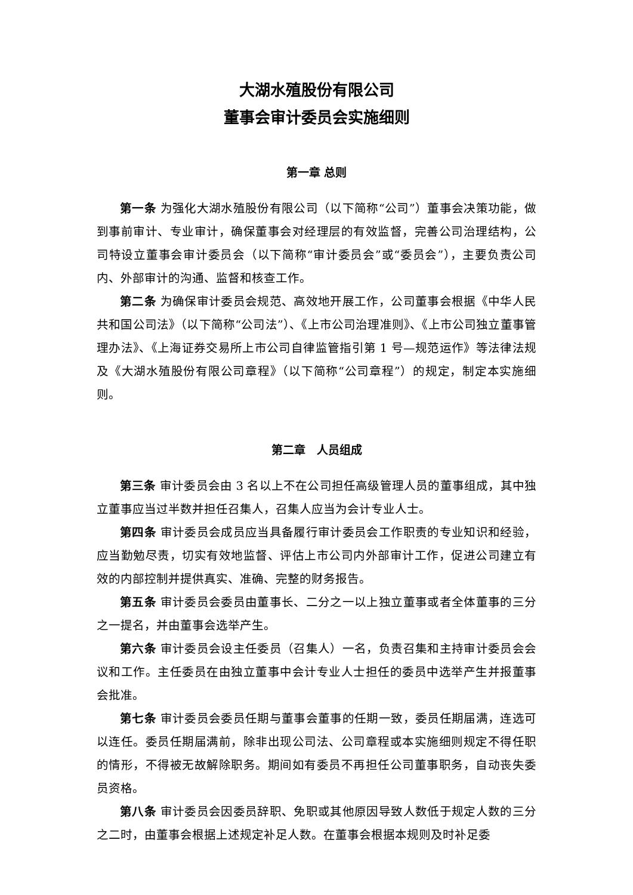大湖水殖股份有限公司
董事会审计委员会实施细则
第一章 总则
第一条 为强化大湖水殖股份有限公司（以下简称“公司”）董事会决策功能，做到事前审计、专业审计，确保董事会对经理层的有效监督，完善公司治理结构，公司特设立董事会审计委员会（以下简称“审计委员会”或“委员会”），主要负责公司内、外部审计的沟通、监督和核查工作。
第二条 为确保审计委员会规范、高效地开展工作，公司董事会根据《中华人民共和国公司法》（以下简称“公司法”）、《上市公司治理准则》、《上市公司独立董事管理办法》、《上海证券交易所上市公司自律监管指引第 1 号—规范运作》等法律法规及《大湖水殖股份有限公司章程》（以下简称“公司章程”）的规定，制定本实施细则。
第二章　人员组成
第三条 审计委员会由 3 名以上不在公司担任高级管理人员的董事组成，其中独立董事应当过半数并担任召集人，召集人应当为会计专业人士。
第四条 审计委员会成员应当具备履行审计委员会工作职责的专业知识和经验，应当勤勉尽责，切实有效地监督、评估上市公司内外部审计工作，促进公司建立有效的内部控制并提供真实、准确、完整的财务报告。
第五条 审计委员会委员由董事长、二分之一以上独立董事或者全体董事的三分之一提名，并由董事会选举产生。
第六条 审计委员会设主任委员（召集人）一名，负责召集和主持审计委员会会议和工作。主任委员在由独立董事中会计专业人士担任的委员中选举产生并报董事会批准。
第七条 审计委员会委员任期与董事会董事的任期一致，委员任期届满，连选可以连任。委员任期届满前，除非出现公司法、公司章程或本实施细则规定不得任职的情形，不得被无故解除职务。期间如有委员不再担任公司董事职务，自动丧失委员资格。
第八条 审计委员会因委员辞职、免职或其他原因导致人数低于规定人数的三分之二时，由董事会根据上述规定补足人数。在董事会根据本规则及时补足委